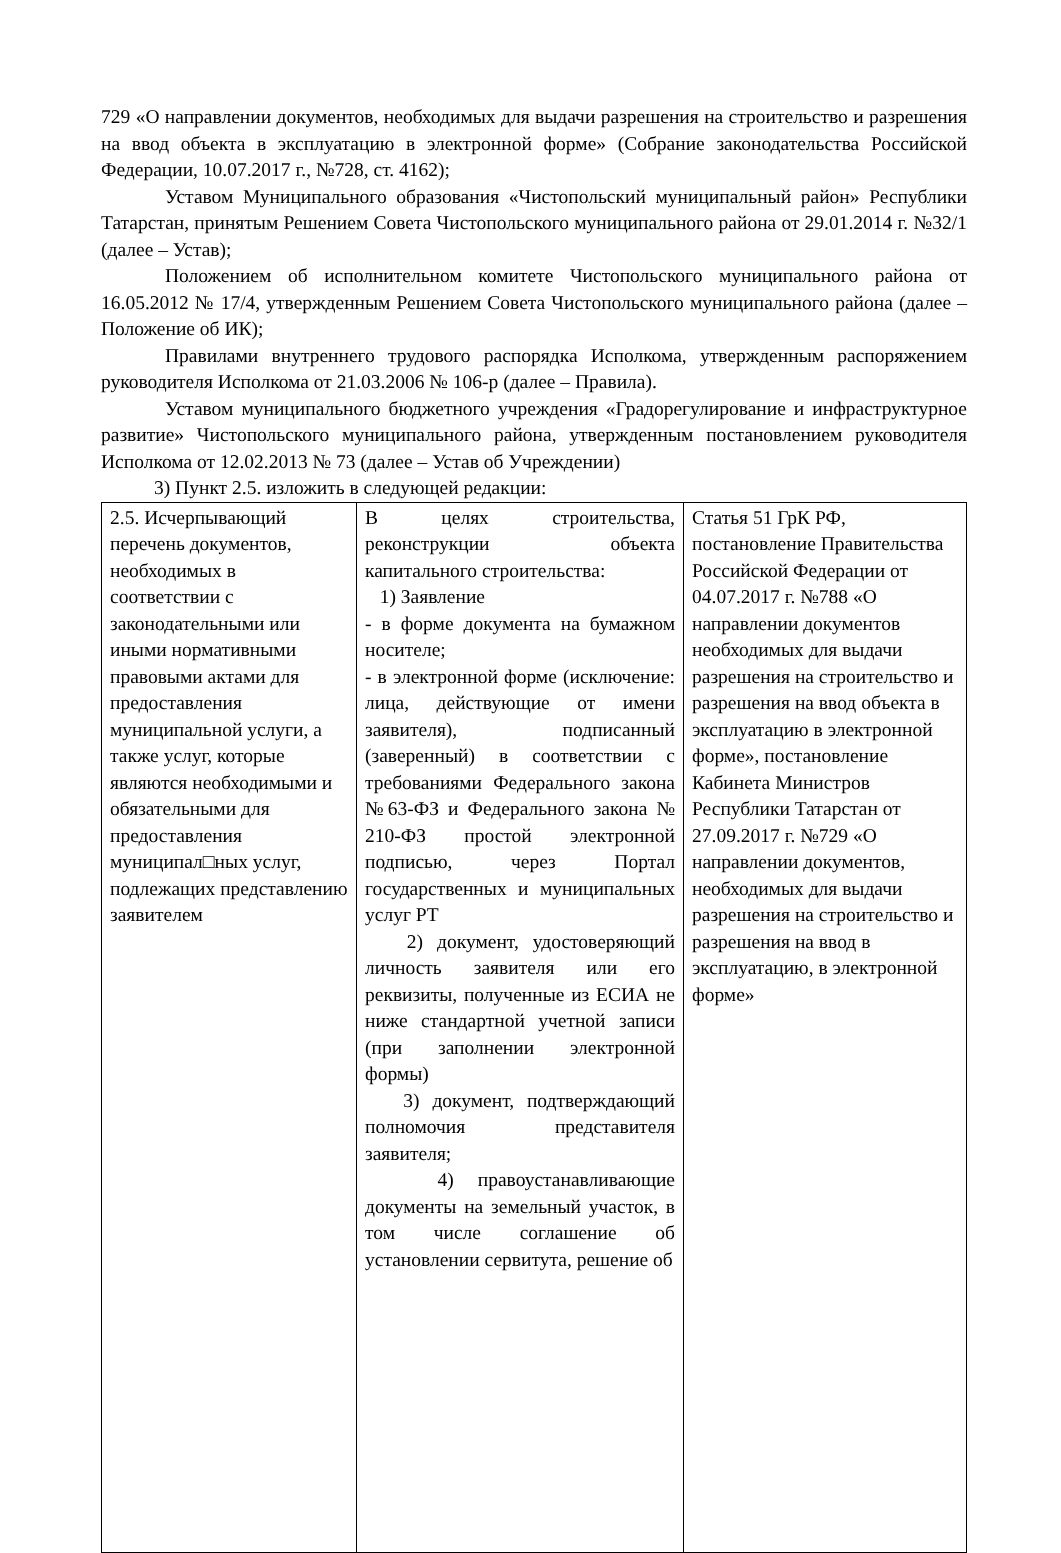729 «О направлении документов, необходимых для выдачи разрешения на строительство и разрешения на ввод объекта в эксплуатацию в электронной форме» (Собрание законодательства Российской Федерации, 10.07.2017 г., №728, ст. 4162);
Уставом Муниципального образования «Чистопольский муниципальный район» Республики Татарстан, принятым Решением Совета Чистопольского муниципального района от 29.01.2014 г. №32/1 (далее – Устав);
Положением об исполнительном комитете Чистопольского муниципального района от 16.05.2012 № 17/4, утвержденным Решением Совета Чистопольского муниципального района (далее – Положение об ИК);
Правилами внутреннего трудового распорядка Исполкома, утвержденным распоряжением руководителя Исполкома от 21.03.2006 № 106-р (далее – Правила).
Уставом муниципального бюджетного учреждения «Градорегулирование и инфраструктурное развитие» Чистопольского муниципального района, утвержденным постановлением руководителя Исполкома от 12.02.2013 № 73 (далее – Устав об Учреждении)
3) Пункт 2.5. изложить в следующей редакции:
| 2.5. Исчерпывающий перечень документов, необходимых в соответствии с законодательными или иными нормативными правовыми актами для предоставления муниципальной услуги, а также услуг, которые являются необходимыми и обязательными для предоставления муниципал□ных услуг, подлежащих представлению заявителем | В целях строительства, реконструкции объекта капитального строительства: 1) Заявление - в форме документа на бумажном носителе; - в электронной форме (исключение: лица, действующие от имени заявителя), подписанный (заверенный) в соответствии с требованиями Федерального закона №63-ФЗ и Федерального закона № 210-ФЗ простой электронной подписью, через Портал государственных и муниципальных услуг РТ 2) документ, удостоверяющий личность заявителя или его реквизиты, полученные из ЕСИА не ниже стандартной учетной записи (при заполнении электронной формы) 3) документ, подтверждающий полномочия представителя заявителя; 4) правоустанавливающие документы на земельный участок, в том числе соглашение об установлении сервитута, решение об | Статья 51 ГрК РФ, постановление Правительства Российской Федерации от 04.07.2017 г. №788 «О направлении документов необходимых для выдачи разрешения на строительство и разрешения на ввод объекта в эксплуатацию в электронной форме», постановление Кабинета Министров Республики Татарстан от 27.09.2017 г. №729 «О направлении документов, необходимых для выдачи разрешения на строительство и разрешения на ввод в эксплуатацию, в электронной форме» |